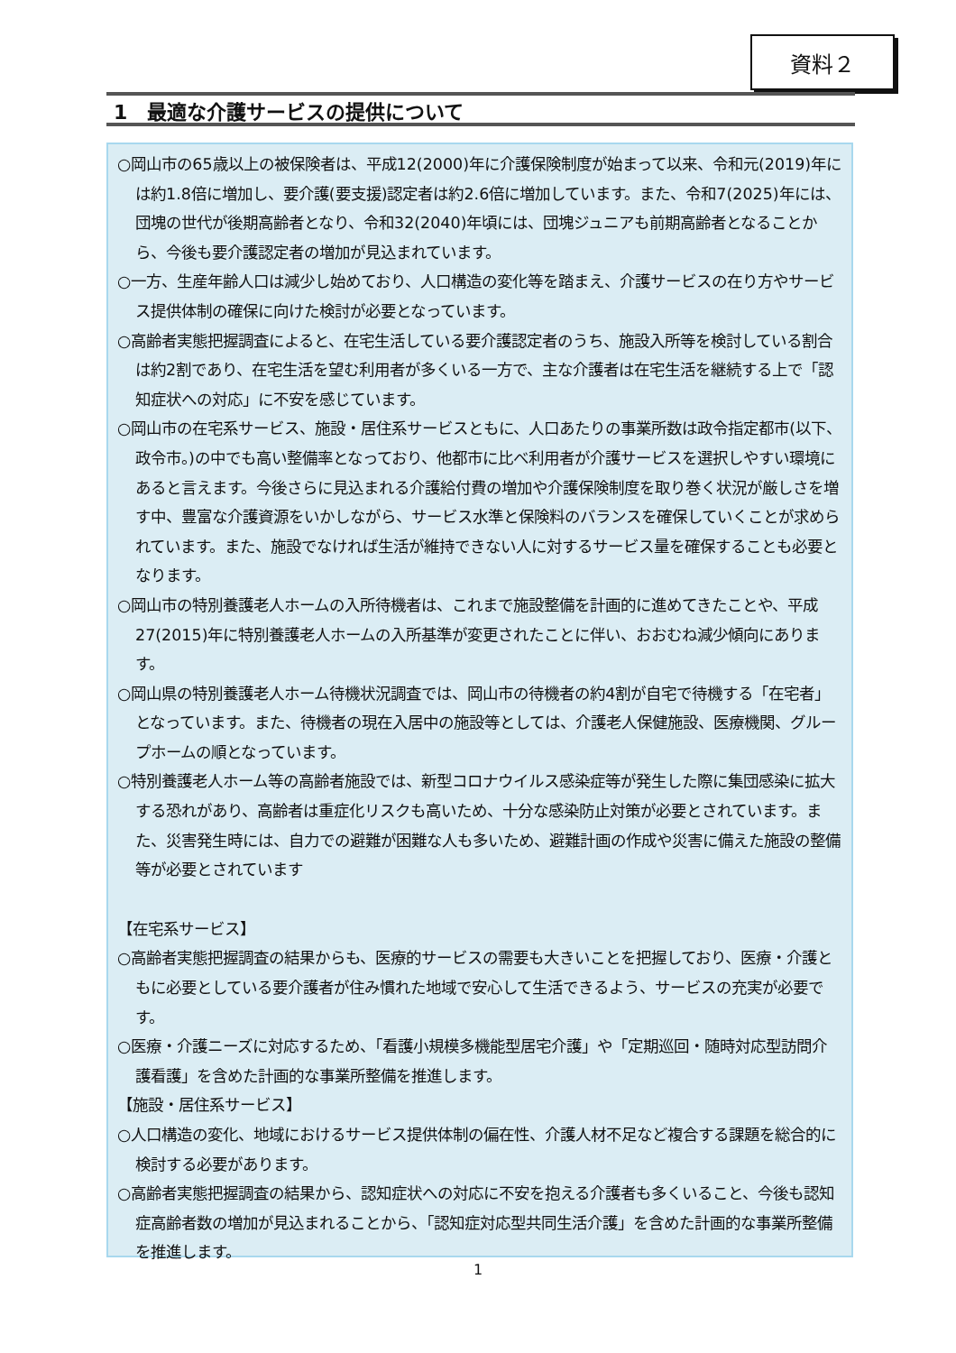資料２
1　最適な介護サービスの提供について
○岡山市の65歳以上の被保険者は、平成12(2000)年に介護保険制度が始まって以来、令和元(2019)年には約1.8倍に増加し、要介護(要支援)認定者は約2.6倍に増加しています。また、令和7(2025)年には、団塊の世代が後期高齢者となり、令和32(2040)年頃には、団塊ジュニアも前期高齢者となることから、今後も要介護認定者の増加が見込まれています。
○一方、生産年齢人口は減少し始めており、人口構造の変化等を踏まえ、介護サービスの在り方やサービス提供体制の確保に向けた検討が必要となっています。
○高齢者実態把握調査によると、在宅生活している要介護認定者のうち、施設入所等を検討している割合は約2割であり、在宅生活を望む利用者が多くいる一方で、主な介護者は在宅生活を継続する上で「認知症状への対応」に不安を感じています。
○岡山市の在宅系サービス、施設・居住系サービスともに、人口あたりの事業所数は政令指定都市(以下、政令市。)の中でも高い整備率となっており、他都市に比べ利用者が介護サービスを選択しやすい環境にあると言えます。今後さらに見込まれる介護給付費の増加や介護保険制度を取り巻く状況が厳しさを増す中、豊富な介護資源をいかしながら、サービス水準と保険料のバランスを確保していくことが求められています。また、施設でなければ生活が維持できない人に対するサービス量を確保することも必要となります。
○岡山市の特別養護老人ホームの入所待機者は、これまで施設整備を計画的に進めてきたことや、平成27(2015)年に特別養護老人ホームの入所基準が変更されたことに伴い、おおむね減少傾向にあります。
○岡山県の特別養護老人ホーム待機状況調査では、岡山市の待機者の約4割が自宅で待機する「在宅者」となっています。また、待機者の現在入居中の施設等としては、介護老人保健施設、医療機関、グループホームの順となっています。
○特別養護老人ホーム等の高齢者施設では、新型コロナウイルス感染症等が発生した際に集団感染に拡大する恐れがあり、高齢者は重症化リスクも高いため、十分な感染防止対策が必要とされています。また、災害発生時には、自力での避難が困難な人も多いため、避難計画の作成や災害に備えた施設の整備等が必要とされています
【在宅系サービス】
○高齢者実態把握調査の結果からも、医療的サービスの需要も大きいことを把握しており、医療・介護ともに必要としている要介護者が住み慣れた地域で安心して生活できるよう、サービスの充実が必要です。
○医療・介護ニーズに対応するため、「看護小規模多機能型居宅介護」や「定期巡回・随時対応型訪問介護看護」を含めた計画的な事業所整備を推進します。
【施設・居住系サービス】
○人口構造の変化、地域におけるサービス提供体制の偏在性、介護人材不足など複合する課題を総合的に検討する必要があります。
○高齢者実態把握調査の結果から、認知症状への対応に不安を抱える介護者も多くいること、今後も認知症高齢者数の増加が見込まれることから、「認知症対応型共同生活介護」を含めた計画的な事業所整備を推進します。
1